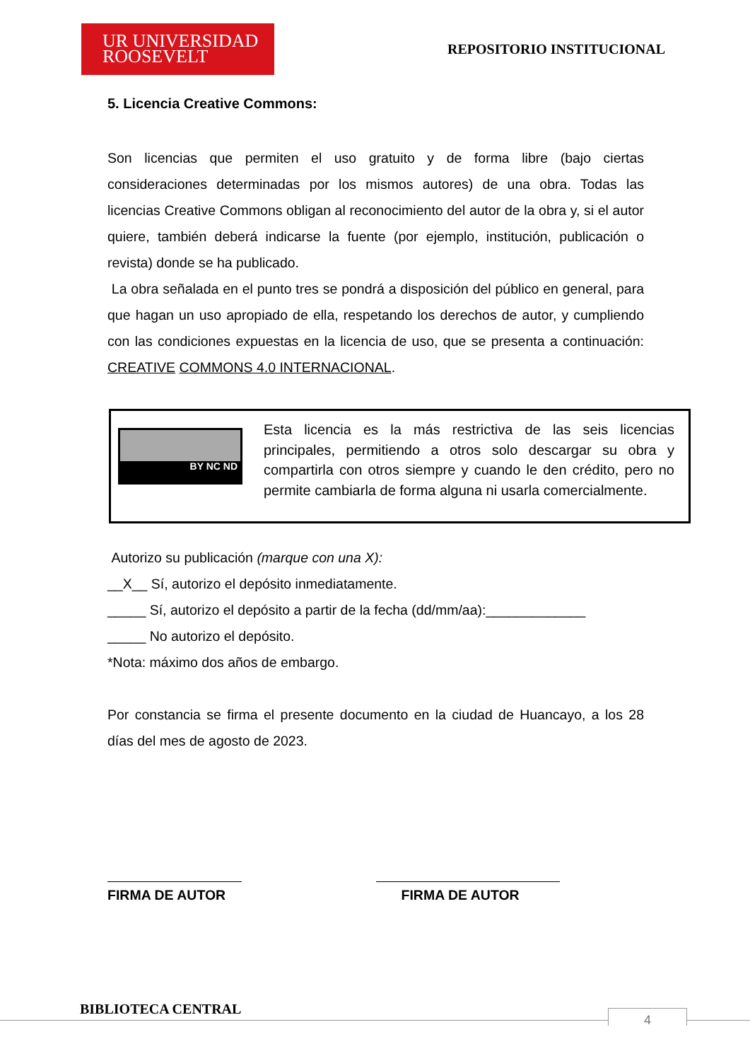UR UNIVERSIDAD
ROOSEVELT
REPOSITORIO INSTITUCIONAL
5. Licencia Creative Commons:
Son licencias que permiten el uso gratuito y de forma libre (bajo ciertas consideraciones determinadas por los mismos autores) de una obra. Todas las licencias Creative Commons obligan al reconocimiento del autor de la obra y, si el autor quiere, también deberá indicarse la fuente (por ejemplo, institución, publicación o revista) donde se ha publicado.
La obra señalada en el punto tres se pondrá a disposición del público en general, para que hagan un uso apropiado de ella, respetando los derechos de autor, y cumpliendo con las condiciones expuestas en la licencia de uso, que se presenta a continuación: CREATIVE COMMONS 4.0 INTERNACIONAL.
BY NC ND
Esta licencia es la más restrictiva de las seis licencias principales, permitiendo a otros solo descargar su obra y compartirla con otros siempre y cuando le den crédito, pero no permite cambiarla de forma alguna ni usarla comercialmente.
Autorizo su publicación (marque con una X):
__X__ Sí, autorizo el depósito inmediatamente.
_____ Sí, autorizo el depósito a partir de la fecha (dd/mm/aa):_____________
_____ No autorizo el depósito.
*Nota: máximo dos años de embargo.
Por constancia se firma el presente documento en la ciudad de Huancayo, a los 28 días del mes de agosto de 2023.
FIRMA DE AUTOR FIRMA DE AUTOR
BIBLIOTECA CENTRAL 4